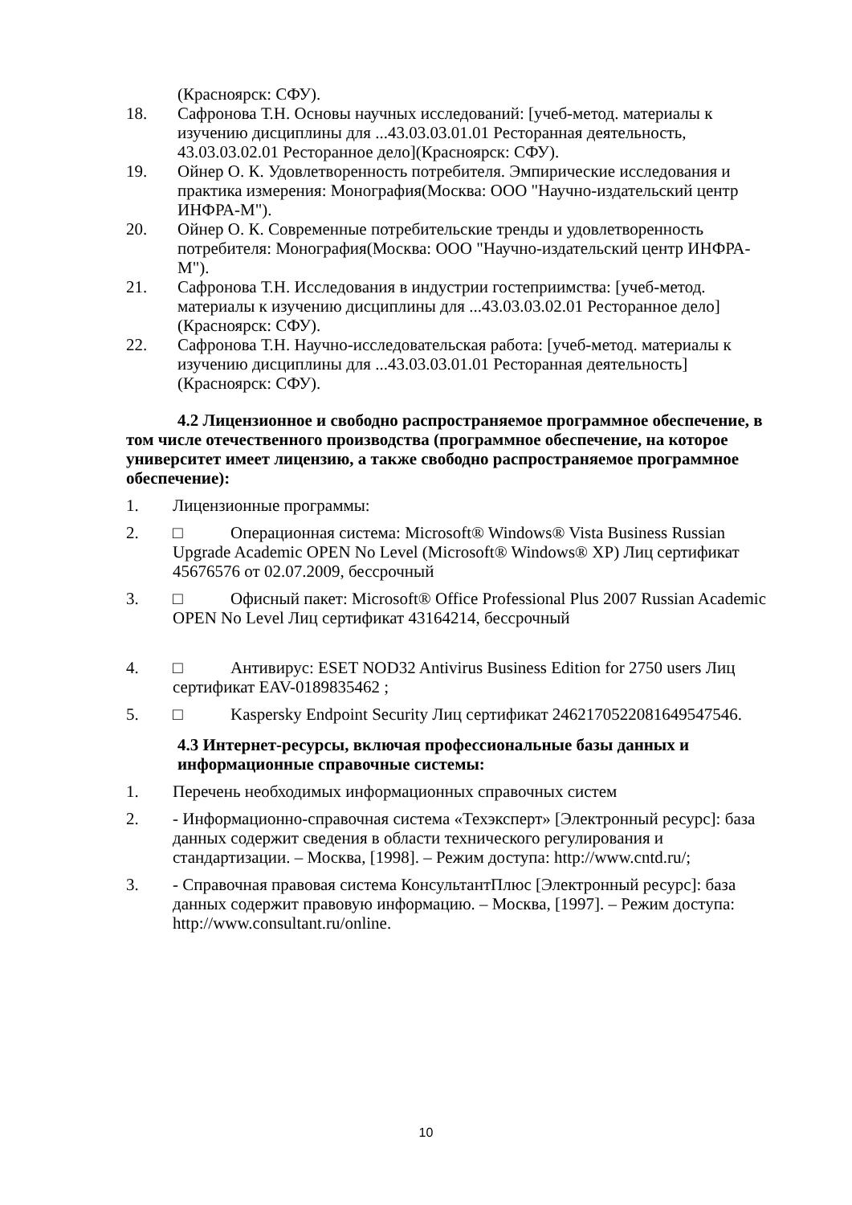(Красноярск: СФУ).
18. Сафронова Т.Н. Основы научных исследований: [учеб-метод. материалы к изучению дисциплины для ...43.03.03.01.01 Ресторанная деятельность, 43.03.03.02.01 Ресторанное дело](Красноярск: СФУ).
19. Ойнер О. К. Удовлетворенность потребителя. Эмпирические исследования и практика измерения: Монография(Москва: ООО "Научно-издательский центр ИНФРА-М").
20. Ойнер О. К. Современные потребительские тренды и удовлетворенность потребителя: Монография(Москва: ООО "Научно-издательский центр ИНФРА-М").
21. Сафронова Т.Н. Исследования в индустрии гостеприимства: [учеб-метод. материалы к изучению дисциплины для ...43.03.03.02.01 Ресторанное дело](Красноярск: СФУ).
22. Сафронова Т.Н. Научно-исследовательская работа: [учеб-метод. материалы к изучению дисциплины для ...43.03.03.01.01 Ресторанная деятельность](Красноярск: СФУ).
4.2 Лицензионное и свободно распространяемое программное обеспечение, в том числе отечественного производства (программное обеспечение, на которое университет имеет лицензию, а также свободно распространяемое программное обеспечение):
1. Лицензионные программы:
2. □ Операционная система: Microsoft® Windows® Vista Business Russian Upgrade Academic OPEN No Level (Microsoft® Windows® XP) Лиц сертификат 45676576 от 02.07.2009, бессрочный
3. □ Офисный пакет: Microsoft® Office Professional Plus 2007 Russian Academic OPEN No Level Лиц сертификат 43164214, бессрочный
4. □ Антивирус: ESET NOD32 Antivirus Business Edition for 2750 users Лиц сертификат EAV-0189835462 ;
5. □ Kaspersky Endpoint Security Лиц сертификат 2462170522081649547546.
4.3 Интернет-ресурсы, включая профессиональные базы данных и информационные справочные системы:
1. Перечень необходимых информационных справочных систем
2. - Информационно-справочная система «Техэксперт» [Электронный ресурс]: база данных содержит сведения в области технического регулирования и стандартизации. – Москва, [1998]. – Режим доступа: http://www.cntd.ru/;
3. - Справочная правовая система КонсультантПлюс [Электронный ресурс]: база данных содержит правовую информацию. – Москва, [1997]. – Режим доступа: http://www.consultant.ru/online.
10